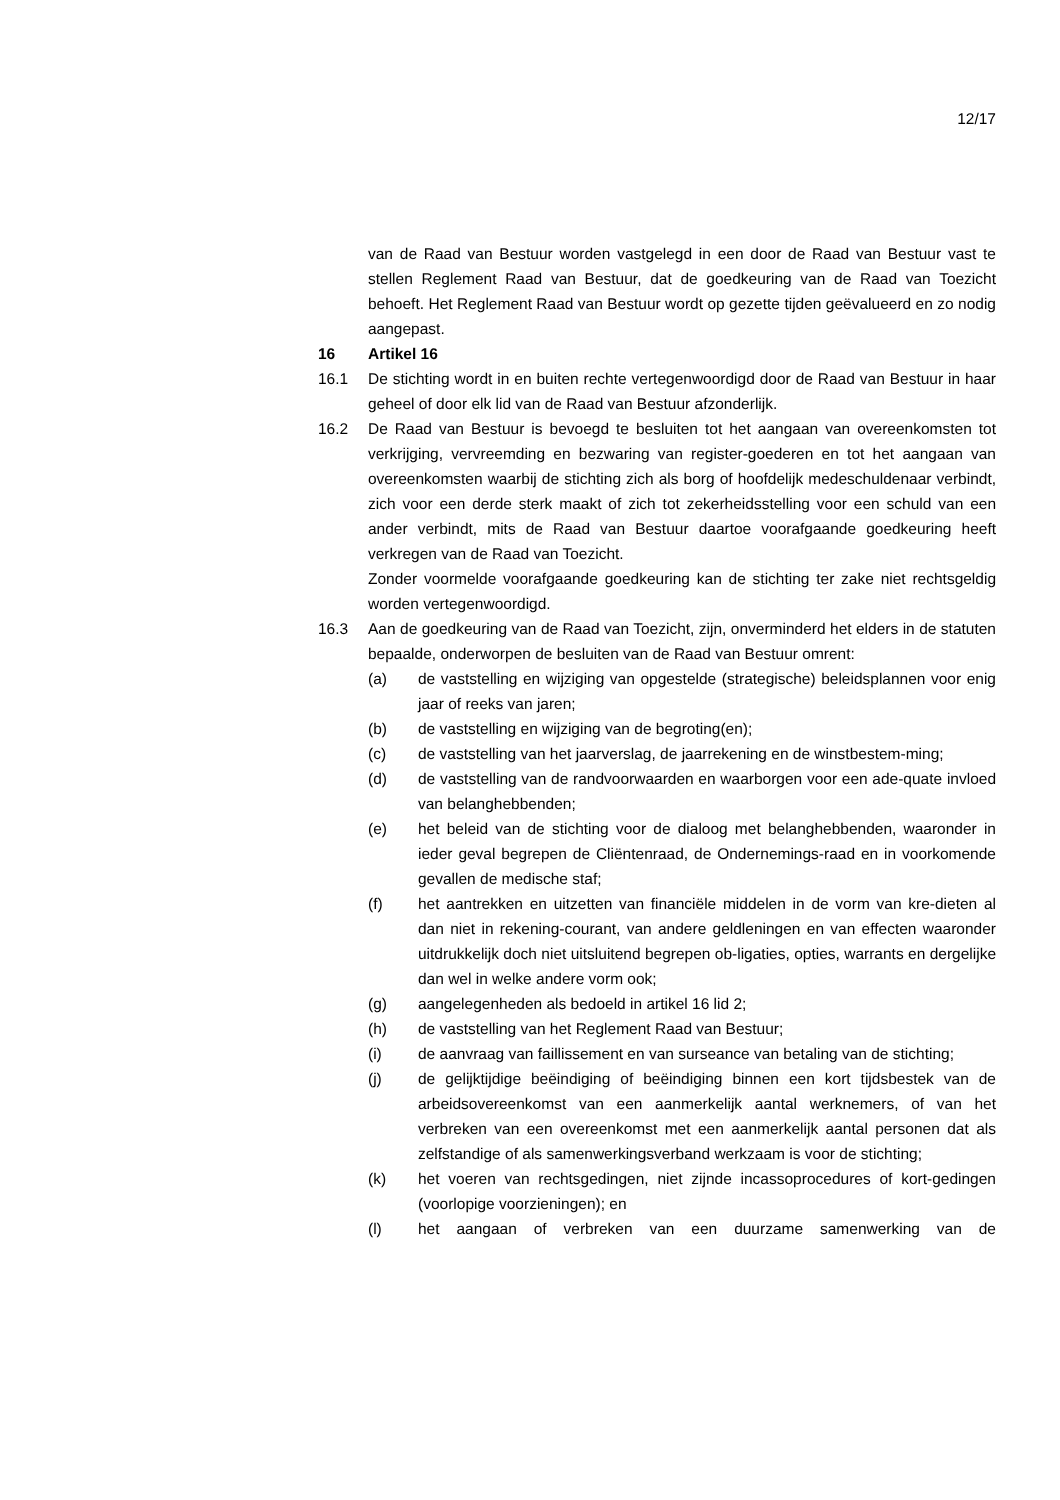12/17
van de Raad van Bestuur worden vastgelegd in een door de Raad van Bestuur vast te stellen Reglement Raad van Bestuur, dat de goedkeuring van de Raad van Toezicht behoeft. Het Reglement Raad van Bestuur wordt op gezette tijden geëvalueerd en zo nodig aangepast.
16 Artikel 16
16.1 De stichting wordt in en buiten rechte vertegenwoordigd door de Raad van Bestuur in haar geheel of door elk lid van de Raad van Bestuur afzonderlijk.
16.2 De Raad van Bestuur is bevoegd te besluiten tot het aangaan van overeenkomsten tot verkrijging, vervreemding en bezwaring van register-goederen en tot het aangaan van overeenkomsten waarbij de stichting zich als borg of hoofdelijk medeschuldenaar verbindt, zich voor een derde sterk maakt of zich tot zekerheidsstelling voor een schuld van een ander verbindt, mits de Raad van Bestuur daartoe voorafgaande goedkeuring heeft verkregen van de Raad van Toezicht.
Zonder voormelde voorafgaande goedkeuring kan de stichting ter zake niet rechtsgeldig worden vertegenwoordigd.
16.3 Aan de goedkeuring van de Raad van Toezicht, zijn, onverminderd het elders in de statuten bepaalde, onderworpen de besluiten van de Raad van Bestuur omrent:
(a) de vaststelling en wijziging van opgestelde (strategische) beleidsplannen voor enig jaar of reeks van jaren;
(b) de vaststelling en wijziging van de begroting(en);
(c) de vaststelling van het jaarverslag, de jaarrekening en de winstbestem-ming;
(d) de vaststelling van de randvoorwaarden en waarborgen voor een ade-quate invloed van belanghebbenden;
(e) het beleid van de stichting voor de dialoog met belanghebbenden, waaronder in ieder geval begrepen de Cliëntenraad, de Ondernemings-raad en in voorkomende gevallen de medische staf;
(f) het aantrekken en uitzetten van financiële middelen in de vorm van kre-dieten al dan niet in rekening-courant, van andere geldleningen en van effecten waaronder uitdrukkelijk doch niet uitsluitend begrepen ob-ligaties, opties, warrants en dergelijke dan wel in welke andere vorm ook;
(g) aangelegenheden als bedoeld in artikel 16 lid 2;
(h) de vaststelling van het Reglement Raad van Bestuur;
(i) de aanvraag van faillissement en van surseance van betaling van de stichting;
(j) de gelijktijdige beëindiging of beëindiging binnen een kort tijdsbestek van de arbeidsovereenkomst van een aanmerkelijk aantal werknemers, of van het verbreken van een overeenkomst met een aanmerkelijk aantal personen dat als zelfstandige of als samenwerkingsverband werkzaam is voor de stichting;
(k) het voeren van rechtsgedingen, niet zijnde incassoprocedures of kort-gedingen (voorlopige voorzieningen); en
(l) het aangaan of verbreken van een duurzame samenwerking van de